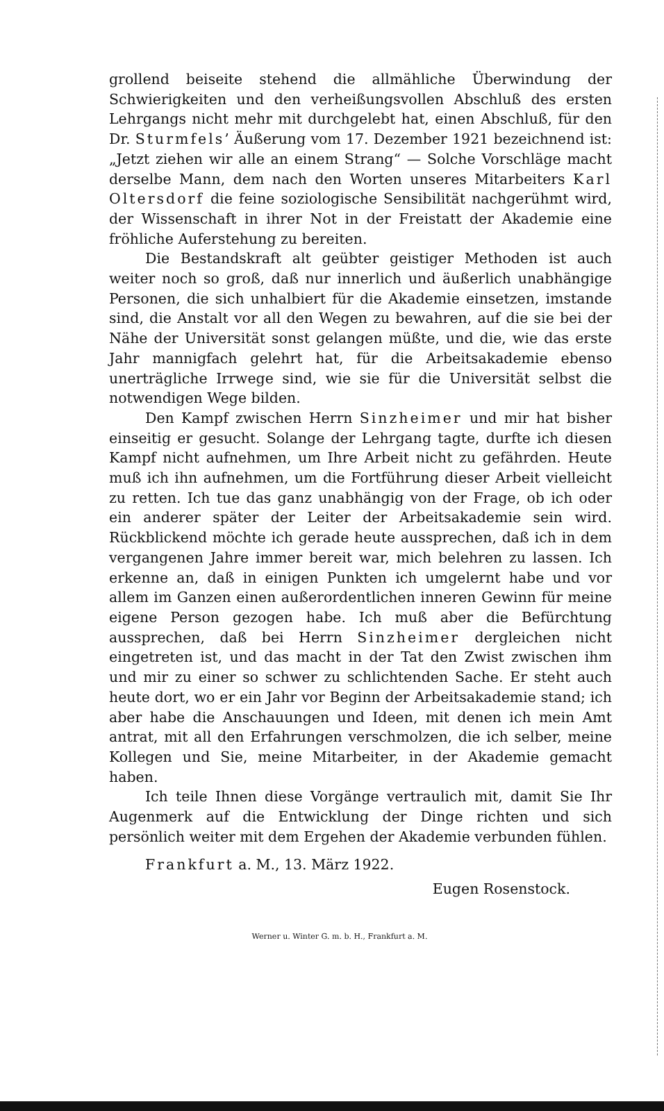grollend beiseite stehend die allmähliche Überwindung der Schwierigkeiten und den verheißungsvollen Abschluß des ersten Lehrgangs nicht mehr mit durchgelebt hat, einen Abschluß, für den Dr. Sturmfels’ Äußerung vom 17. Dezember 1921 bezeichnend ist: „Jetzt ziehen wir alle an einem Strang“ — Solche Vorschläge macht derselbe Mann, dem nach den Worten unseres Mitarbeiters Karl Oltersdorf die feine soziologische Sensibilität nachgerühmt wird, der Wissenschaft in ihrer Not in der Freistatt der Akademie eine fröhliche Auferstehung zu bereiten.
Die Bestandskraft alt geübter geistiger Methoden ist auch weiter noch so groß, daß nur innerlich und äußerlich unabhängige Personen, die sich unhalbiert für die Akademie einsetzen, imstande sind, die Anstalt vor all den Wegen zu bewahren, auf die sie bei der Nähe der Universität sonst gelangen müßte, und die, wie das erste Jahr mannigfach gelehrt hat, für die Arbeitsakademie ebenso unerträgliche Irrwege sind, wie sie für die Universität selbst die notwendigen Wege bilden.
Den Kampf zwischen Herrn Sinzheimer und mir hat bisher einseitig er gesucht. Solange der Lehrgang tagte, durfte ich diesen Kampf nicht aufnehmen, um Ihre Arbeit nicht zu gefährden. Heute muß ich ihn aufnehmen, um die Fortführung dieser Arbeit vielleicht zu retten. Ich tue das ganz unabhängig von der Frage, ob ich oder ein anderer später der Leiter der Arbeitsakademie sein wird. Rückblickend möchte ich gerade heute aussprechen, daß ich in dem vergangenen Jahre immer bereit war, mich belehren zu lassen. Ich erkenne an, daß in einigen Punkten ich umgelernt habe und vor allem im Ganzen einen außerordentlichen inneren Gewinn für meine eigene Person gezogen habe. Ich muß aber die Befürchtung aussprechen, daß bei Herrn Sinzheimer dergleichen nicht eingetreten ist, und das macht in der Tat den Zwist zwischen ihm und mir zu einer so schwer zu schlichtenden Sache. Er steht auch heute dort, wo er ein Jahr vor Beginn der Arbeitsakademie stand; ich aber habe die Anschauungen und Ideen, mit denen ich mein Amt antrat, mit all den Erfahrungen verschmolzen, die ich selber, meine Kollegen und Sie, meine Mitarbeiter, in der Akademie gemacht haben.
Ich teile Ihnen diese Vorgänge vertraulich mit, damit Sie Ihr Augenmerk auf die Entwicklung der Dinge richten und sich persönlich weiter mit dem Ergehen der Akademie verbunden fühlen.
Frankfurt a. M., 13. März 1922.
Eugen Rosenstock.
Werner u. Winter G. m. b. H., Frankfurt a. M.